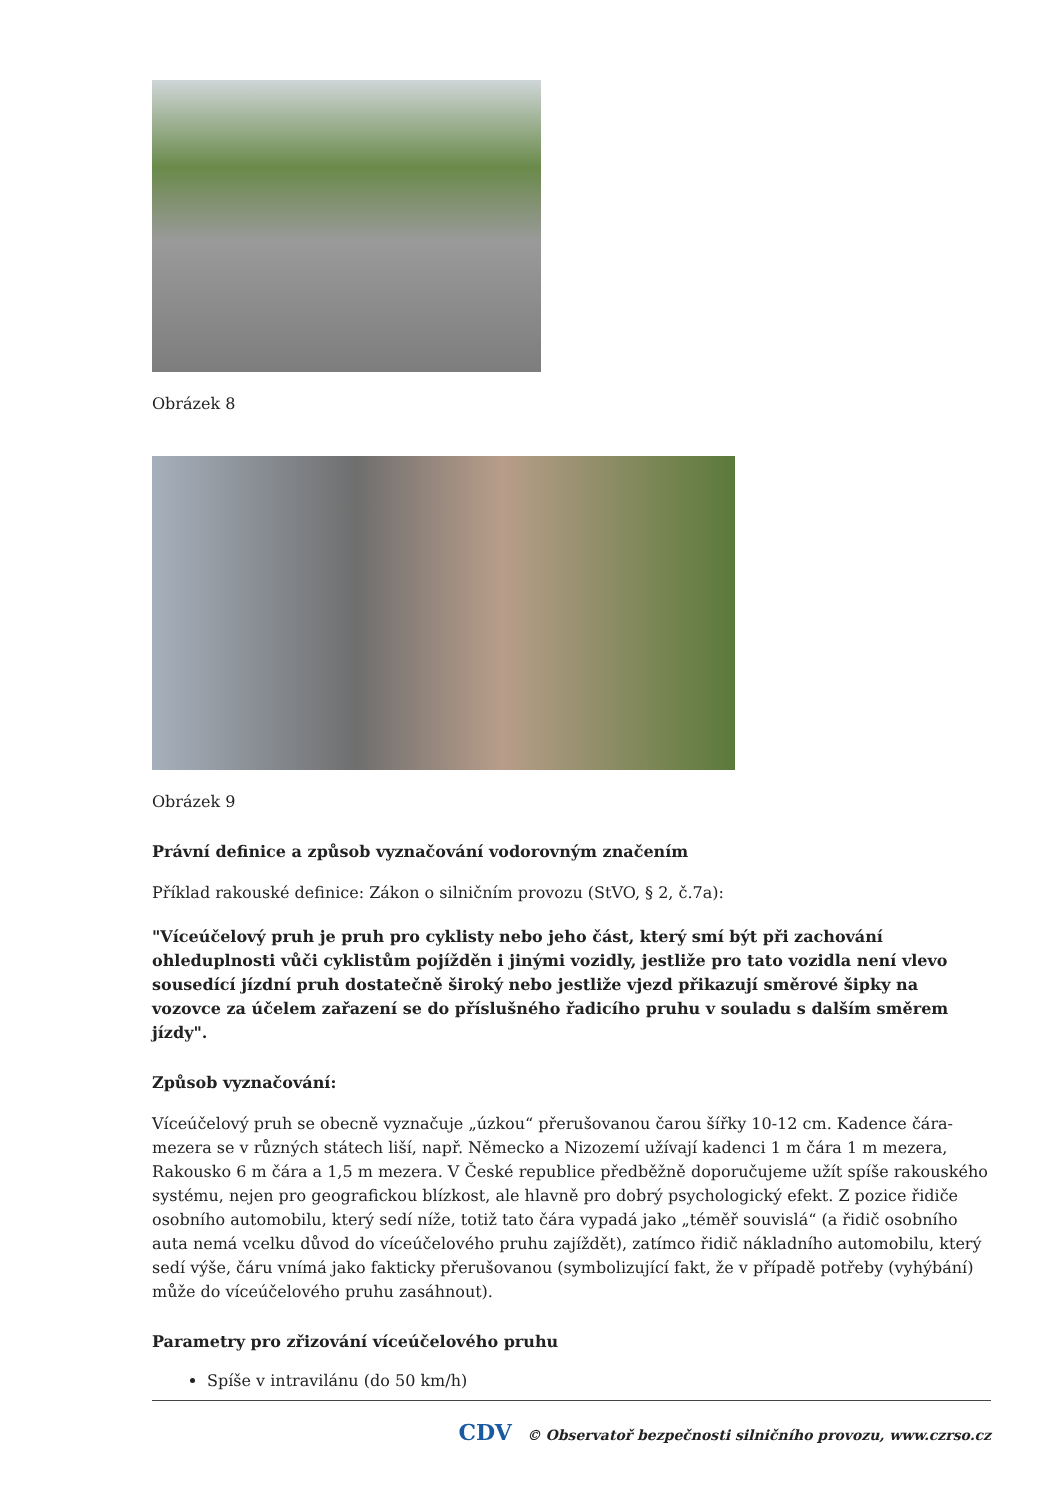Obrázek 8
Obrázek 9
Právní definice a způsob vyznačování vodorovným značením
Příklad rakouské definice: Zákon o silničním provozu (StVO, § 2, č.7a):
"Víceúčelový pruh je pruh pro cyklisty nebo jeho část, který smí být při zachování ohleduplnosti vůči cyklistům pojížděn i jinými vozidly, jestliže pro tato vozidla není vlevo sousedící jízdní pruh dostatečně široký nebo jestliže vjezd přikazují směrové šipky na vozovce za účelem zařazení se do příslušného řadicího pruhu v souladu s dalším směrem jízdy".
Způsob vyznačování:
Víceúčelový pruh se obecně vyznačuje „úzkou“ přerušovanou čarou šířky 10-12 cm. Kadence čára-mezera se v různých státech liší, např. Německo a Nizozemí užívají kadenci 1 m čára 1 m mezera, Rakousko 6 m čára a 1,5 m mezera. V České republice předběžně doporučujeme užít spíše rakouského systému, nejen pro geografickou blízkost, ale hlavně pro dobrý psychologický efekt. Z pozice řidiče osobního automobilu, který sedí níže, totiž tato čára vypadá jako „téměř souvislá“ (a řidič osobního auta nemá vcelku důvod do víceúčelového pruhu zajíždět), zatímco řidič nákladního automobilu, který sedí výše, čáru vnímá jako fakticky přerušovanou (symbolizující fakt, že v případě potřeby (vyhýbání) může do víceúčelového pruhu zasáhnout).
Parametry pro zřizování víceúčelového pruhu
Spíše v intravilánu (do 50 km/h)
CDV © Observatoř bezpečnosti silničního provozu, www.czrso.cz